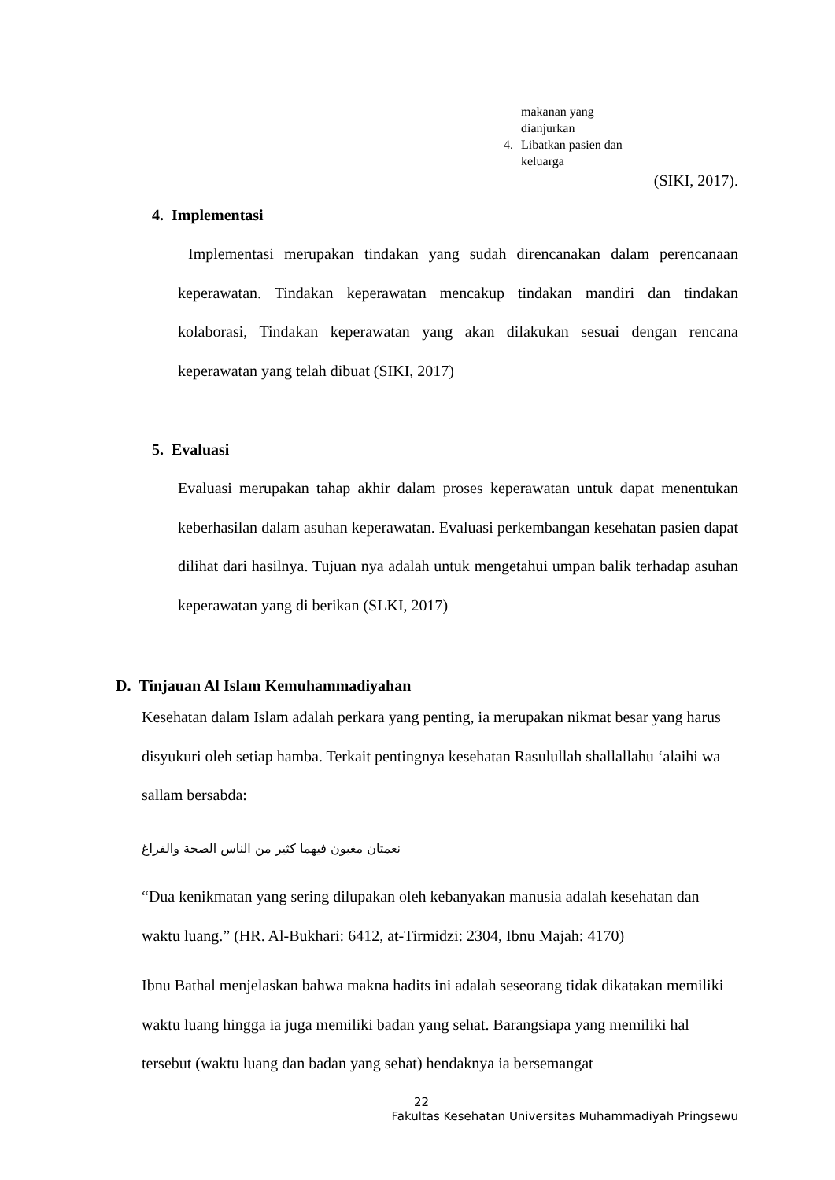| | 4. | makanan yang dianjurkan Libatkan pasien dan keluarga |
(SIKI, 2017).
4. Implementasi
Implementasi merupakan tindakan yang sudah direncanakan dalam perencanaan keperawatan. Tindakan keperawatan mencakup tindakan mandiri dan tindakan kolaborasi, Tindakan keperawatan yang akan dilakukan sesuai dengan rencana keperawatan yang telah dibuat (SIKI, 2017)
5. Evaluasi
Evaluasi merupakan tahap akhir dalam proses keperawatan untuk dapat menentukan keberhasilan dalam asuhan keperawatan. Evaluasi perkembangan kesehatan pasien dapat dilihat dari hasilnya. Tujuan nya adalah untuk mengetahui umpan balik terhadap asuhan keperawatan yang di berikan (SLKI, 2017)
D. Tinjauan Al Islam Kemuhammadiyahan
Kesehatan dalam Islam adalah perkara yang penting, ia merupakan nikmat besar yang harus disyukuri oleh setiap hamba. Terkait pentingnya kesehatan Rasulullah shallallahu ‘alaihi wa sallam bersabda:
نعمتان مغبون فيهما كثير من الناس الصحة والفراغ
“Dua kenikmatan yang sering dilupakan oleh kebanyakan manusia adalah kesehatan dan waktu luang.” (HR. Al-Bukhari: 6412, at-Tirmidzi: 2304, Ibnu Majah: 4170)
Ibnu Bathal menjelaskan bahwa makna hadits ini adalah seseorang tidak dikatakan memiliki waktu luang hingga ia juga memiliki badan yang sehat. Barangsiapa yang memiliki hal tersebut (waktu luang dan badan yang sehat) hendaknya ia bersemangat
22
Fakultas Kesehatan Universitas Muhammadiyah Pringsewu